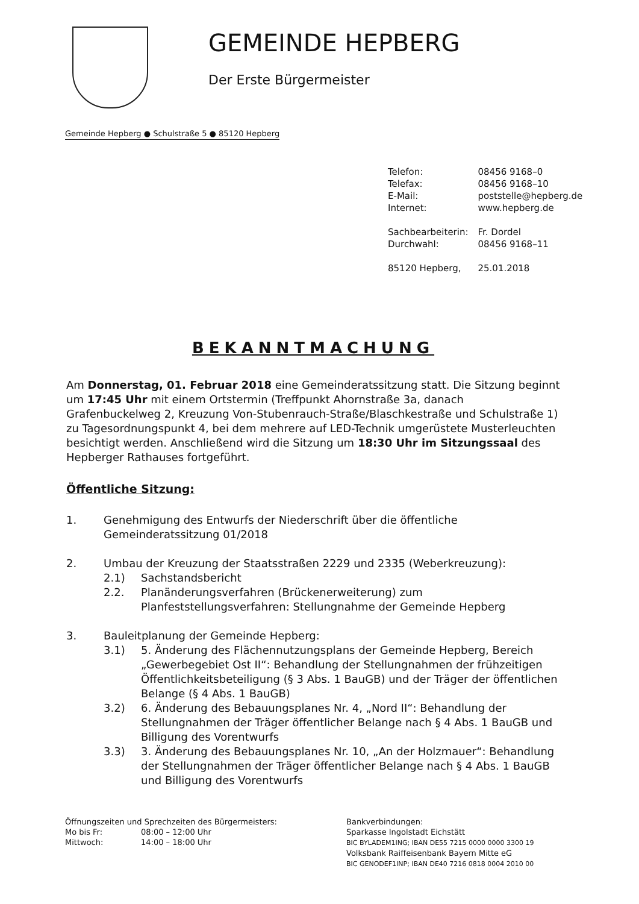GEMEINDE HEPBERG
Der Erste Bürgermeister
Gemeinde Hepberg ● Schulstraße 5 ● 85120 Hepberg
| Telefon: | 08456 9168–0 |
| Telefax: | 08456 9168–10 |
| E-Mail: | poststelle@hepberg.de |
| Internet: | www.hepberg.de |
| Sachbearbeiterin: | Fr. Dordel |
| Durchwahl: | 08456 9168–11 |
| 85120 Hepberg, | 25.01.2018 |
BEKANNTMACHUNG
Am Donnerstag, 01. Februar 2018 eine Gemeinderatssitzung statt. Die Sitzung beginnt um 17:45 Uhr mit einem Ortstermin (Treffpunkt Ahornstraße 3a, danach Grafenbuckelweg 2, Kreuzung Von-Stubenrauch-Straße/Blaschkestraße und Schulstraße 1) zu Tagesordnungspunkt 4, bei dem mehrere auf LED-Technik umgerüstete Musterleuchten besichtigt werden. Anschließend wird die Sitzung um 18:30 Uhr im Sitzungssaal des Hepberger Rathauses fortgeführt.
Öffentliche Sitzung:
1. Genehmigung des Entwurfs der Niederschrift über die öffentliche Gemeinderatssitzung 01/2018
2. Umbau der Kreuzung der Staatsstraßen 2229 und 2335 (Weberkreuzung):
2.1) Sachstandsbericht
2.2. Planänderungsverfahren (Brückenerweiterung) zum Planfeststellungsverfahren: Stellungnahme der Gemeinde Hepberg
3. Bauleitplanung der Gemeinde Hepberg:
3.1) 5. Änderung des Flächennutzungsplans der Gemeinde Hepberg, Bereich „Gewerbegebiet Ost II“: Behandlung der Stellungnahmen der frühzeitigen Öffentlichkeitsbeteiligung (§ 3 Abs. 1 BauGB) und der Träger der öffentlichen Belange (§ 4 Abs. 1 BauGB)
3.2) 6. Änderung des Bebauungsplanes Nr. 4, „Nord II“: Behandlung der Stellungnahmen der Träger öffentlicher Belange nach § 4 Abs. 1 BauGB und Billigung des Vorentwurfs
3.3) 3. Änderung des Bebauungsplanes Nr. 10, „An der Holzmauer“: Behandlung der Stellungnahmen der Träger öffentlicher Belange nach § 4 Abs. 1 BauGB und Billigung des Vorentwurfs
Öffnungszeiten und Sprechzeiten des Bürgermeisters:
Mo bis Fr: 08:00 – 12:00 Uhr
Mittwoch: 14:00 – 18:00 Uhr
Bankverbindungen:
Sparkasse Ingolstadt Eichstätt
BIC BYLADEM1ING; IBAN DE55 7215 0000 0000 3300 19
Volksbank Raiffeisenbank Bayern Mitte eG
BIC GENODEF1INP; IBAN DE40 7216 0818 0004 2010 00